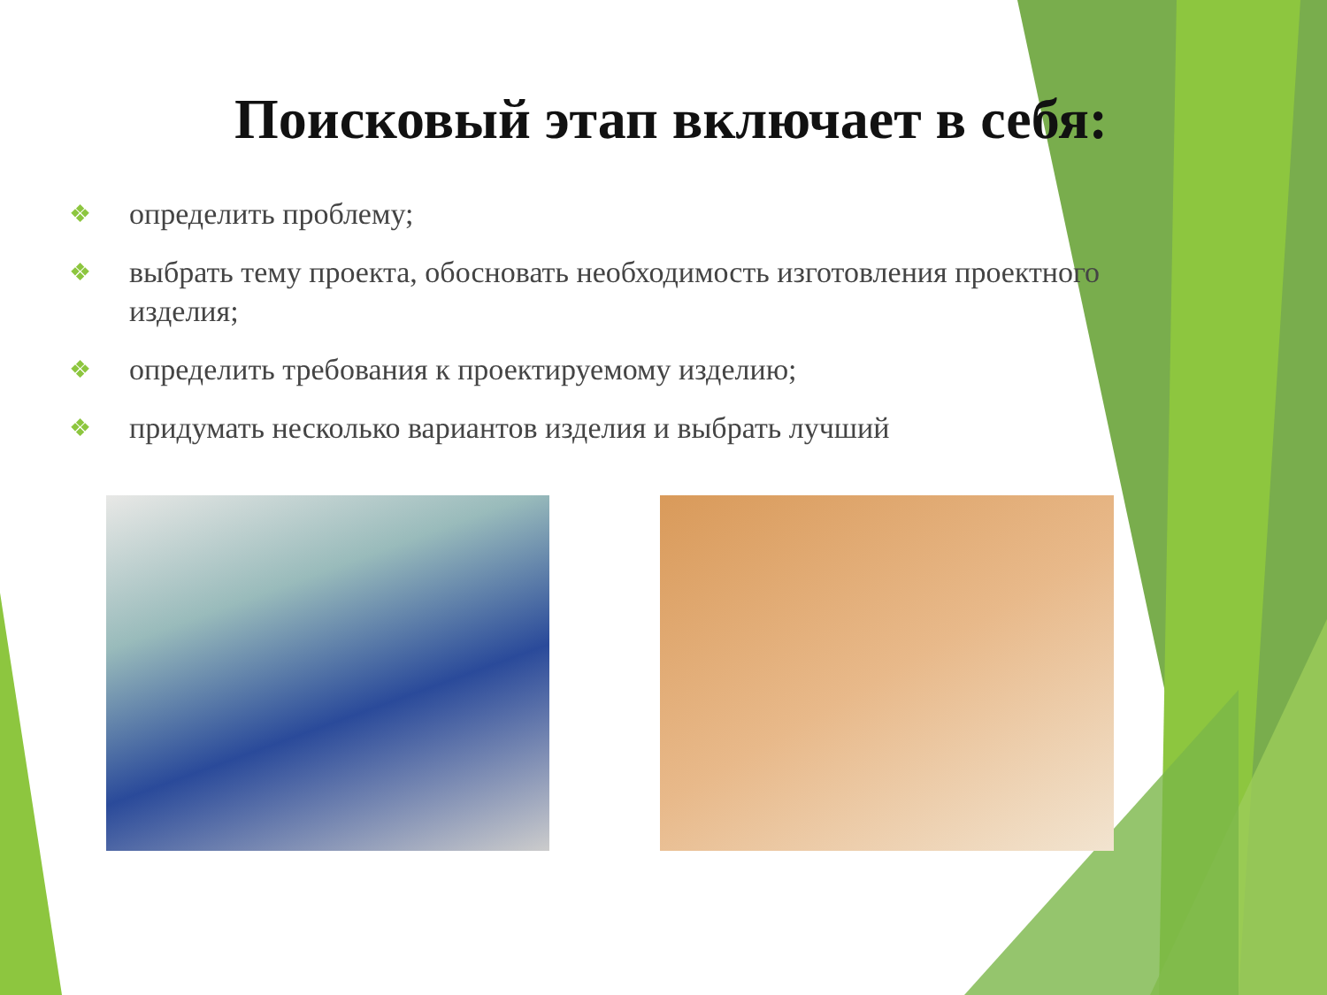Поисковый этап включает в себя:
❖ определить проблему;
❖ выбрать тему проекта, обосновать необходимость изготовления проектного изделия;
❖ определить требования к проектируемому изделию;
❖ придумать несколько вариантов изделия и выбрать лучший